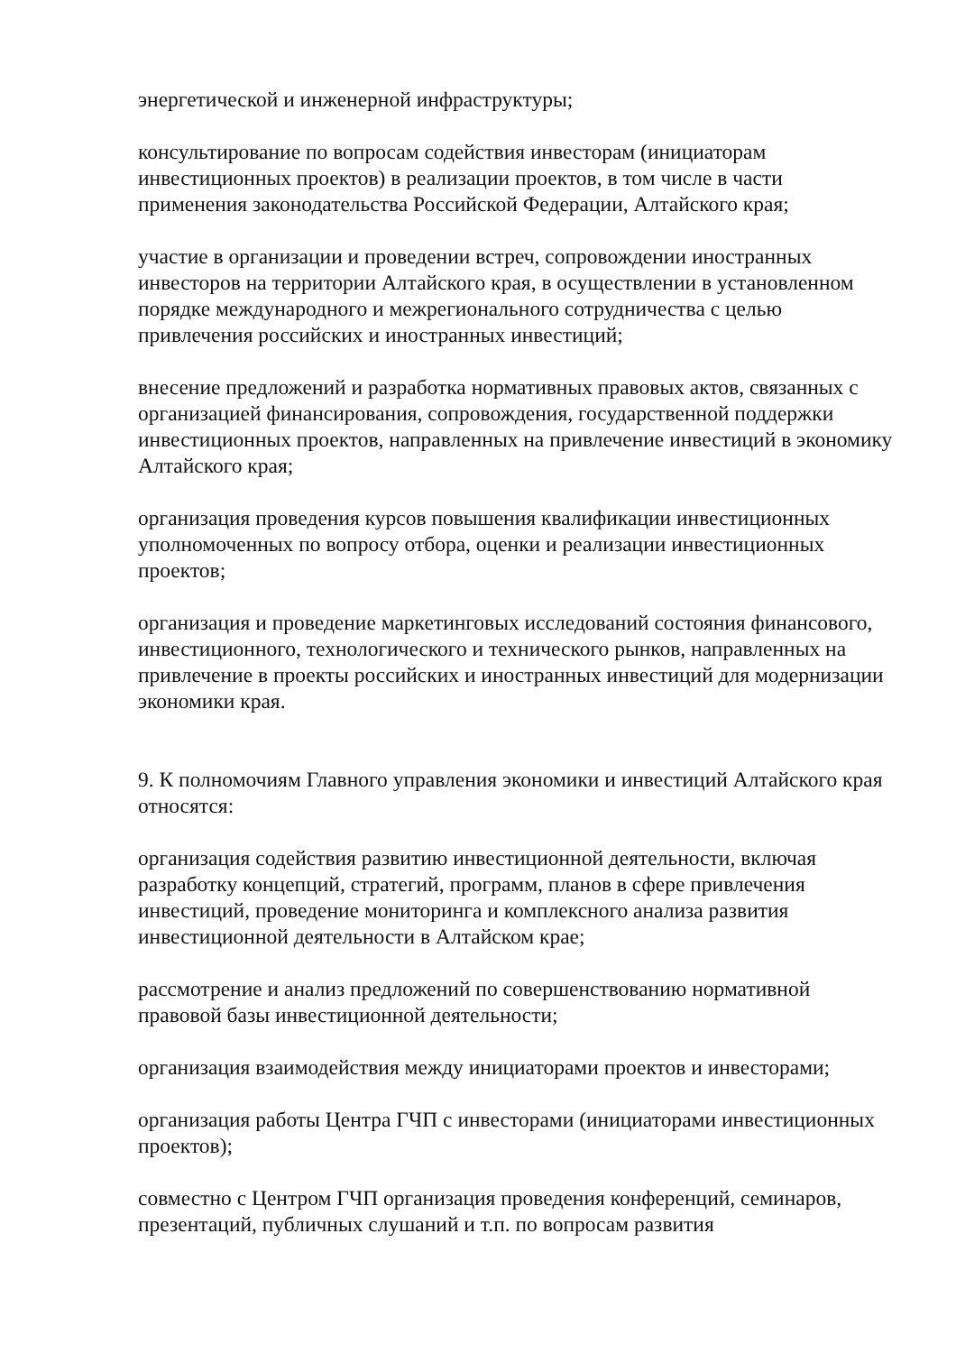энергетической и инженерной инфраструктуры;
консультирование по вопросам содействия инвесторам (инициаторам инвестиционных проектов) в реализации проектов, в том числе в части применения законодательства Российской Федерации, Алтайского края;
участие в организации и проведении встреч, сопровождении иностранных инвесторов на территории Алтайского края, в осуществлении в установленном порядке международного и межрегионального сотрудничества с целью привлечения российских и иностранных инвестиций;
внесение предложений и разработка нормативных правовых актов, связанных с организацией финансирования, сопровождения, государственной поддержки инвестиционных проектов, направленных на привлечение инвестиций в экономику Алтайского края;
организация проведения курсов повышения квалификации инвестиционных уполномоченных по вопросу отбора, оценки и реализации инвестиционных проектов;
организация и проведение маркетинговых исследований состояния финансового, инвестиционного, технологического и технического рынков, направленных на привлечение в проекты российских и иностранных инвестиций для модернизации экономики края.
9. К полномочиям Главного управления экономики и инвестиций Алтайского края относятся:
организация содействия развитию инвестиционной деятельности, включая разработку концепций, стратегий, программ, планов в сфере привлечения инвестиций, проведение мониторинга и комплексного анализа развития инвестиционной деятельности в Алтайском крае;
рассмотрение и анализ предложений по совершенствованию нормативной правовой базы инвестиционной деятельности;
организация взаимодействия между инициаторами проектов и инвесторами;
организация работы Центра ГЧП с инвесторами (инициаторами инвестиционных проектов);
совместно с Центром ГЧП организация проведения конференций, семинаров, презентаций, публичных слушаний и т.п. по вопросам развития